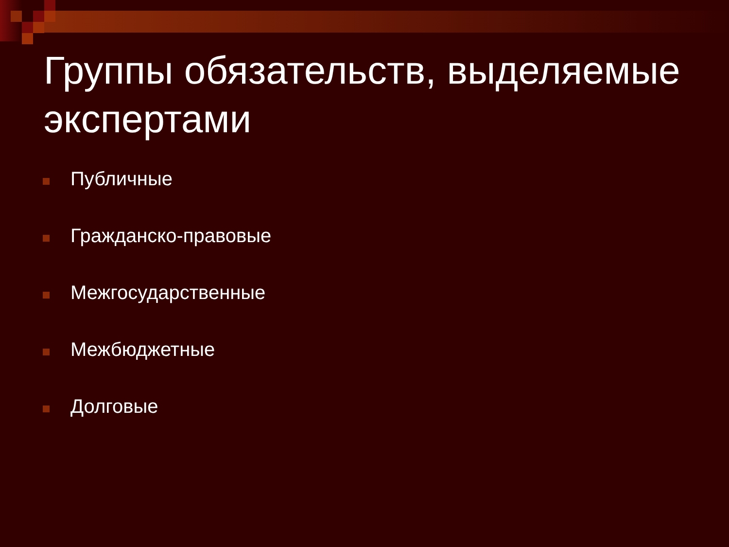Группы обязательств, выделяемые экспертами
Публичные
Гражданско-правовые
Межгосударственные
Межбюджетные
Долговые